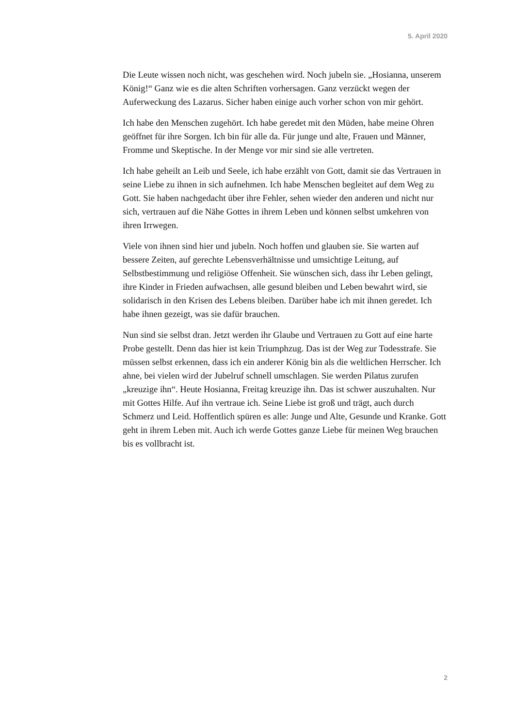5. April 2020
Die Leute wissen noch nicht, was geschehen wird. Noch jubeln sie. „Hosianna, unserem König!“ Ganz wie es die alten Schriften vorhersagen. Ganz verzückt wegen der Auferweckung des Lazarus. Sicher haben einige auch vorher schon von mir gehört.
Ich habe den Menschen zugehört. Ich habe geredet mit den Müden, habe meine Ohren geöffnet für ihre Sorgen. Ich bin für alle da. Für junge und alte, Frauen und Männer, Fromme und Skeptische. In der Menge vor mir sind sie alle vertreten.
Ich habe geheilt an Leib und Seele, ich habe erzählt von Gott, damit sie das Vertrauen in seine Liebe zu ihnen in sich aufnehmen. Ich habe Menschen begleitet auf dem Weg zu Gott. Sie haben nachgedacht über ihre Fehler, sehen wieder den anderen und nicht nur sich, vertrauen auf die Nähe Gottes in ihrem Leben und können selbst umkehren von ihren Irrwegen.
Viele von ihnen sind hier und jubeln. Noch hoffen und glauben sie. Sie warten auf bessere Zeiten, auf gerechte Lebensverhältnisse und umsichtige Leitung, auf Selbstbestimmung und religiöse Offenheit. Sie wünschen sich, dass ihr Leben gelingt, ihre Kinder in Frieden aufwachsen, alle gesund bleiben und Leben bewahrt wird, sie solidarisch in den Krisen des Lebens bleiben. Darüber habe ich mit ihnen geredet. Ich habe ihnen gezeigt, was sie dafür brauchen.
Nun sind sie selbst dran. Jetzt werden ihr Glaube und Vertrauen zu Gott auf eine harte Probe gestellt. Denn das hier ist kein Triumphzug. Das ist der Weg zur Todesstrafe. Sie müssen selbst erkennen, dass ich ein anderer König bin als die weltlichen Herrscher. Ich ahne, bei vielen wird der Jubelruf schnell umschlagen. Sie werden Pilatus zurufen „kreuzige ihn“. Heute Hosianna, Freitag kreuzige ihn. Das ist schwer auszuhalten. Nur mit Gottes Hilfe. Auf ihn vertraue ich. Seine Liebe ist groß und trägt, auch durch Schmerz und Leid. Hoffentlich spüren es alle: Junge und Alte, Gesunde und Kranke. Gott geht in ihrem Leben mit. Auch ich werde Gottes ganze Liebe für meinen Weg brauchen bis es vollbracht ist.
2